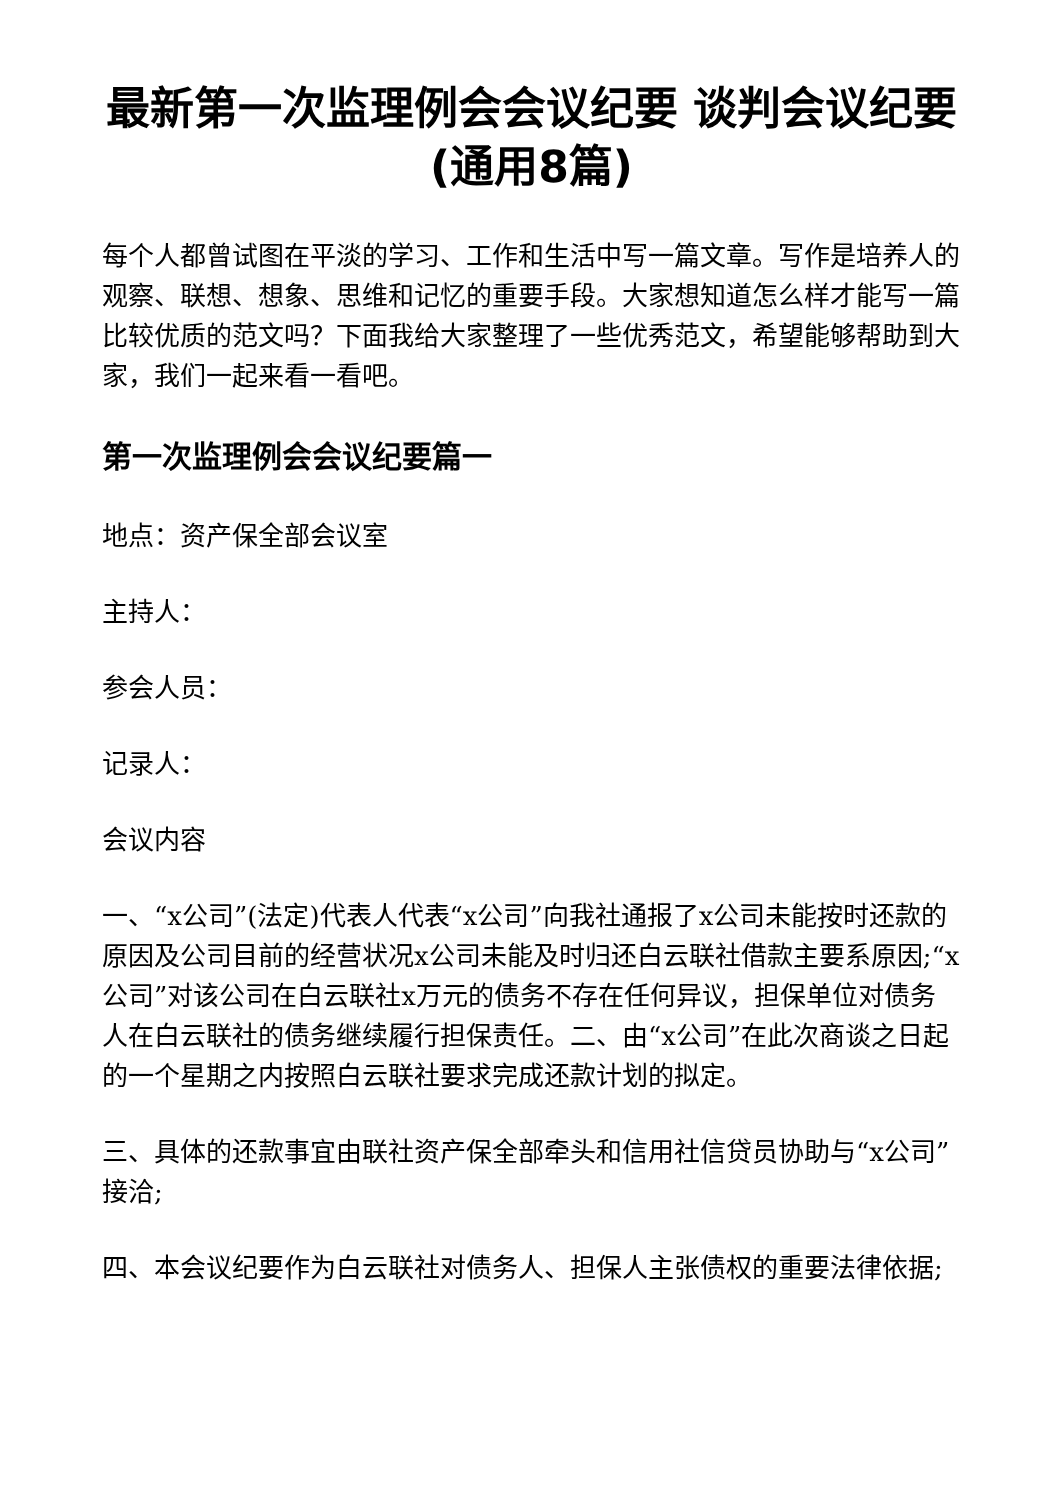最新第一次监理例会会议纪要 谈判会议纪要(通用8篇)
每个人都曾试图在平淡的学习、工作和生活中写一篇文章。写作是培养人的观察、联想、想象、思维和记忆的重要手段。大家想知道怎么样才能写一篇比较优质的范文吗？下面我给大家整理了一些优秀范文，希望能够帮助到大家，我们一起来看一看吧。
第一次监理例会会议纪要篇一
地点：资产保全部会议室
主持人：
参会人员：
记录人：
会议内容
一、“x公司”(法定)代表人代表“x公司”向我社通报了x公司未能按时还款的原因及公司目前的经营状况x公司未能及时归还白云联社借款主要系原因;“x公司”对该公司在白云联社x万元的债务不存在任何异议，担保单位对债务人在白云联社的债务继续履行担保责任。二、由“x公司”在此次商谈之日起的一个星期之内按照白云联社要求完成还款计划的拟定。
三、具体的还款事宜由联社资产保全部牵头和信用社信贷员协助与“x公司”接洽;
四、本会议纪要作为白云联社对债务人、担保人主张债权的重要法律依据;